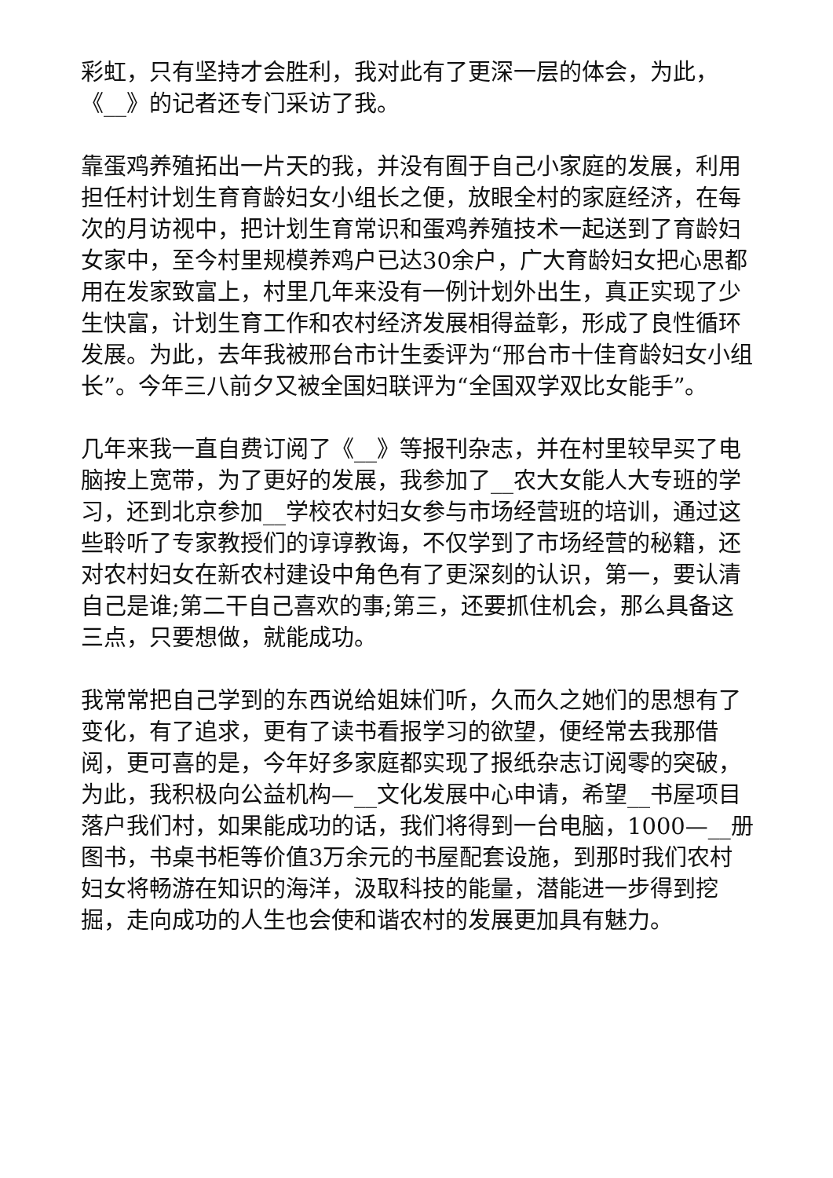彩虹，只有坚持才会胜利，我对此有了更深一层的体会，为此，《__》的记者还专门采访了我。
靠蛋鸡养殖拓出一片天的我，并没有囿于自己小家庭的发展，利用担任村计划生育育龄妇女小组长之便，放眼全村的家庭经济，在每次的月访视中，把计划生育常识和蛋鸡养殖技术一起送到了育龄妇女家中，至今村里规模养鸡户已达30余户，广大育龄妇女把心思都用在发家致富上，村里几年来没有一例计划外出生，真正实现了少生快富，计划生育工作和农村经济发展相得益彰，形成了良性循环发展。为此，去年我被邢台市计生委评为“邢台市十佳育龄妇女小组长”。今年三八前夕又被全国妇联评为“全国双学双比女能手”。
几年来我一直自费订阅了《__》等报刊杂志，并在村里较早买了电脑按上宽带，为了更好的发展，我参加了__农大女能人大专班的学习，还到北京参加__学校农村妇女参与市场经营班的培训，通过这些聆听了专家教授们的谆谆教诲，不仅学到了市场经营的秘籍，还对农村妇女在新农村建设中角色有了更深刻的认识，第一，要认清自己是谁;第二干自己喜欢的事;第三，还要抓住机会，那么具备这三点，只要想做，就能成功。
我常常把自己学到的东西说给姐妹们听，久而久之她们的思想有了变化，有了追求，更有了读书看报学习的欲望，便经常去我那借阅，更可喜的是，今年好多家庭都实现了报纸杂志订阅零的突破，为此，我积极向公益机构—__文化发展中心申请，希望__书屋项目落户我们村，如果能成功的话，我们将得到一台电脑，1000—__册图书，书桌书柜等价值3万余元的书屋配套设施，到那时我们农村妇女将畅游在知识的海洋，汲取科技的能量，潜能进一步得到挖掘，走向成功的人生也会使和谐农村的发展更加具有魅力。